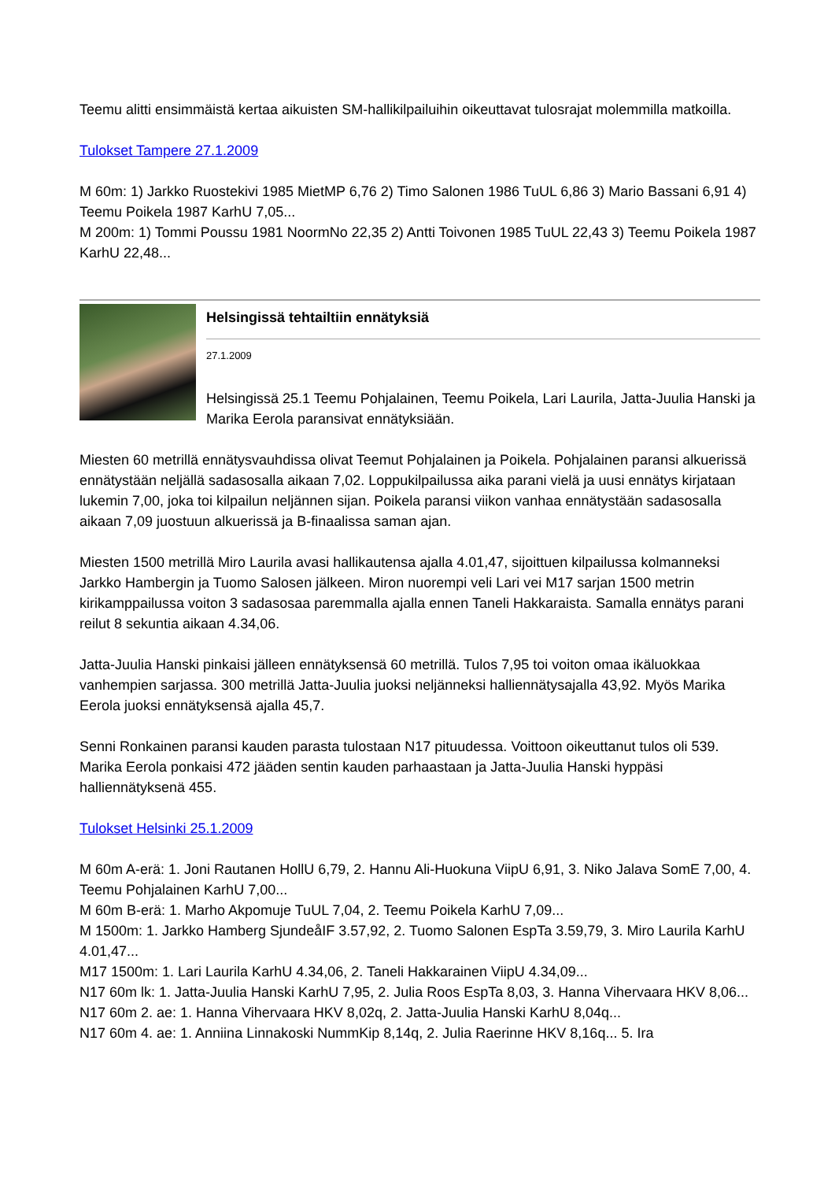Teemu alitti ensimmäistä kertaa aikuisten SM-hallikilpailuihin oikeuttavat tulosrajat molemmilla matkoilla.
Tulokset Tampere 27.1.2009
M 60m: 1) Jarkko Ruostekivi 1985 MietMP 6,76 2) Timo Salonen 1986 TuUL 6,86 3) Mario Bassani 6,91 4) Teemu Poikela 1987 KarhU 7,05...
M 200m: 1) Tommi Poussu 1981 NoormNo 22,35 2) Antti Toivonen 1985 TuUL 22,43 3) Teemu Poikela 1987 KarhU 22,48...
Helsingissä tehtailtiin ennätyksiä
27.1.2009
Helsingissä 25.1 Teemu Pohjalainen, Teemu Poikela, Lari Laurila, Jatta-Juulia Hanski ja Marika Eerola paransivat ennätyksiään.
Miesten 60 metrillä ennätysvauhdissa olivat Teemut Pohjalainen ja Poikela. Pohjalainen paransi alkuerissä ennätystään neljällä sadasosalla aikaan 7,02. Loppukilpailussa aika parani vielä ja uusi ennätys kirjataan lukemin 7,00, joka toi kilpailun neljännen sijan. Poikela paransi viikon vanhaa ennätystään sadasosalla aikaan 7,09 juostuun alkuerissä ja B-finaalissa saman ajan.
Miesten 1500 metrillä Miro Laurila avasi hallikautensa ajalla 4.01,47, sijoittuen kilpailussa kolmanneksi Jarkko Hambergin ja Tuomo Salosen jälkeen. Miron nuorempi veli Lari vei M17 sarjan 1500 metrin kirikamppailussa voiton 3 sadasosaa paremmalla ajalla ennen Taneli Hakkaraista. Samalla ennätys parani reilut 8 sekuntia aikaan 4.34,06.
Jatta-Juulia Hanski pinkaisi jälleen ennätyksensä 60 metrillä. Tulos 7,95 toi voiton omaa ikäluokkaa vanhempien sarjassa. 300 metrillä Jatta-Juulia juoksi neljänneksi halliennätysajalla 43,92. Myös Marika Eerola juoksi ennätyksensä ajalla 45,7.
Senni Ronkainen paransi kauden parasta tulostaan N17 pituudessa. Voittoon oikeuttanut tulos oli 539. Marika Eerola ponkaisi 472 jääden sentin kauden parhaastaan ja Jatta-Juulia Hanski hyppäsi halliennätyksenä 455.
Tulokset Helsinki 25.1.2009
M 60m A-erä: 1. Joni Rautanen HollU 6,79, 2. Hannu Ali-Huokuna ViipU 6,91, 3. Niko Jalava SomE 7,00, 4. Teemu Pohjalainen KarhU 7,00...
M 60m B-erä: 1. Marho Akpomuje TuUL 7,04, 2. Teemu Poikela KarhU 7,09...
M 1500m: 1. Jarkko Hamberg SjundeåIF 3.57,92, 2. Tuomo Salonen EspTa 3.59,79, 3. Miro Laurila KarhU 4.01,47...
M17 1500m: 1. Lari Laurila KarhU 4.34,06, 2. Taneli Hakkarainen ViipU 4.34,09...
N17 60m lk: 1. Jatta-Juulia Hanski KarhU 7,95, 2. Julia Roos EspTa 8,03, 3. Hanna Vihervaara HKV 8,06...
N17 60m 2. ae: 1. Hanna Vihervaara HKV 8,02q, 2. Jatta-Juulia Hanski KarhU 8,04q...
N17 60m 4. ae: 1. Anniina Linnakoski NummKip 8,14q, 2. Julia Raerinne HKV 8,16q... 5. Ira